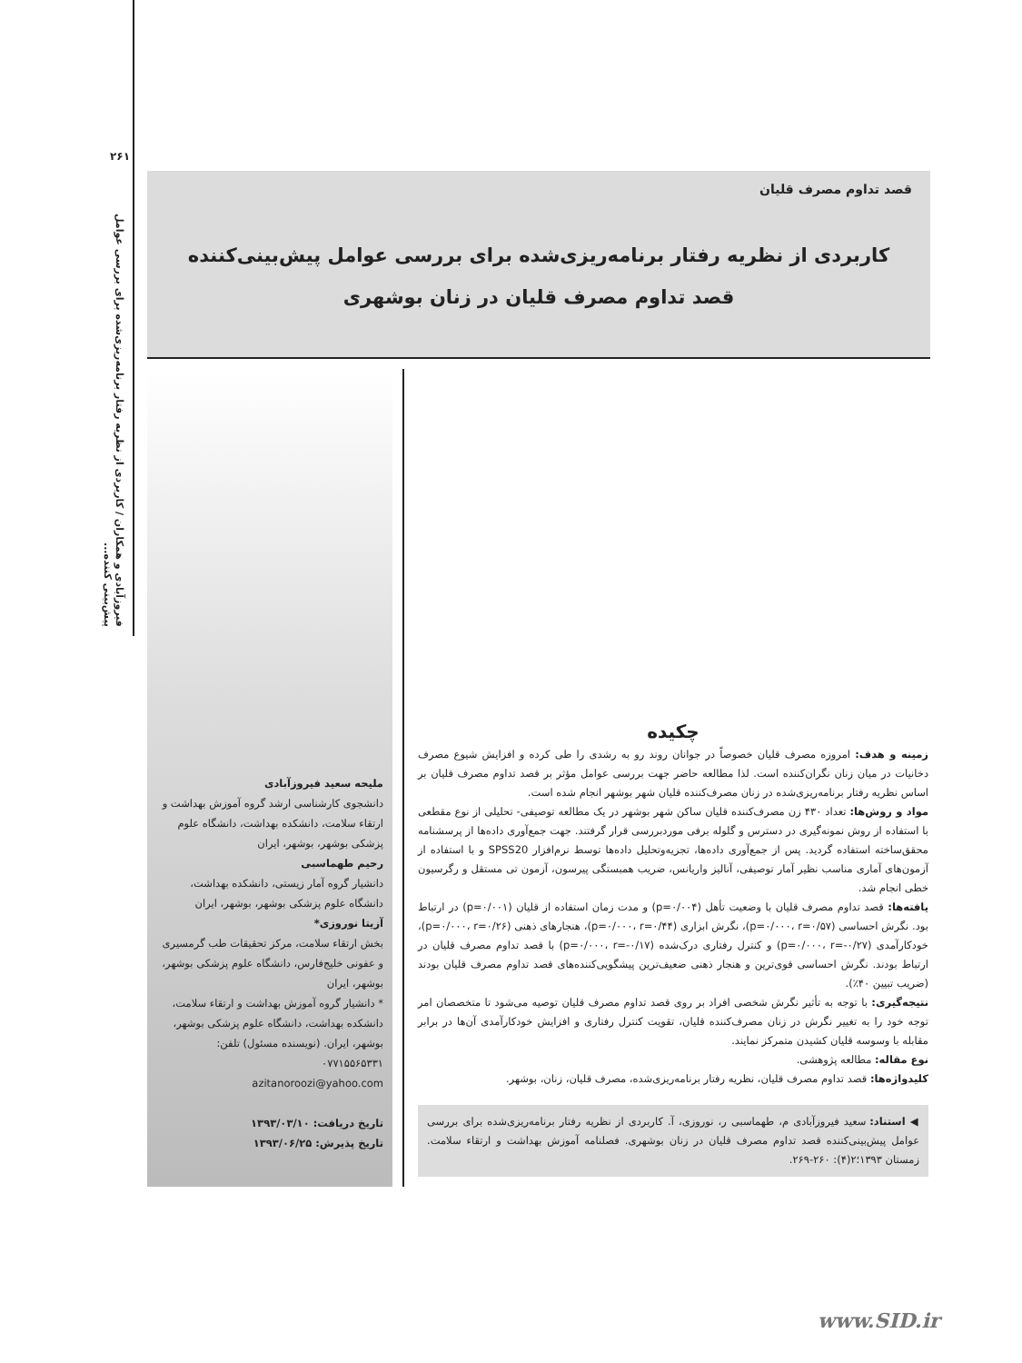۲۶۱
فیروزآبادی و همکاران / کاربردی از نظریه رفتار برنامه‌ریزی‌شده برای بررسی عوامل پیش‌بینی کننده...
قصد تداوم مصرف قلیان
کاربردی از نظریه رفتار برنامه‌ریزی‌شده برای بررسی عوامل پیش‌بینی‌کننده
قصد تداوم مصرف قلیان در زنان بوشهری
ملیحه سعید فیروزآبادی
دانشجوی کارشناسی ارشد گروه آموزش بهداشت و ارتقاء سلامت، دانشکده بهداشت، دانشگاه علوم پزشکی بوشهر، بوشهر، ایران
رحیم طهماسبی
دانشیار گروه آمار زیستی، دانشکده بهداشت، دانشگاه علوم پزشکی بوشهر، بوشهر، ایران
آزیتا نوروزی*
بخش ارتقاء سلامت، مرکز تحقیقات طب گرمسیری و عفونی خلیج‌فارس، دانشگاه علوم پزشکی بوشهر، بوشهر، ایران
* دانشیار گروه آموزش بهداشت و ارتقاء سلامت، دانشکده بهداشت، دانشگاه علوم پزشکی بوشهر، بوشهر، ایران. (نویسنده مسئول) تلفن: ۰۷۷۱۵۵۶۵۳۳۱
azitanoroozi@yahoo.com
تاریخ دریافت: ۱۳۹۳/۰۳/۱۰
تاریخ پذیرش: ۱۳۹۳/۰۶/۲۵
چکیده
زمینه و هدف: امروزه مصرف قلیان خصوصاً در جوانان روند رو به رشدی را طی کرده و افزایش شیوع مصرف دخانیات در میان زنان نگران‌کننده است. لذا مطالعه حاضر جهت بررسی عوامل مؤثر بر قصد تداوم مصرف قلیان بر اساس نظریه رفتار برنامه‌ریزی‌شده در زنان مصرف‌کننده قلیان شهر بوشهر انجام شده است.
مواد و روش‌ها: تعداد ۴۳۰ زن مصرف‌کننده قلیان ساکن شهر بوشهر در یک مطالعه توصیفی- تحلیلی از نوع مقطعی با استفاده از روش نمونه‌گیری در دسترس و گلوله برفی موردبررسی قرار گرفتند. جهت جمع‌آوری داده‌ها از پرسشنامه محقق‌ساخته استفاده گردید. پس از جمع‌آوری داده‌ها، تجزیه‌وتحلیل داده‌ها توسط نرم‌افزار SPSS20 و با استفاده از آزمون‌های آماری مناسب نظیر آمار توصیفی، آنالیز واریانس، ضریب همبستگی پیرسون، آزمون تی مستقل و رگرسیون خطی انجام شد.
یافته‌ها: قصد تداوم مصرف قلیان با وضعیت تأهل (p=۰/۰۰۴) و مدت زمان استفاده از قلیان (p=۰/۰۰۱) در ارتباط بود. نگرش احساسی (p=۰/۰۰۰، r=۰/۵۷)، نگرش ابزاری (p=۰/۰۰۰، r=۰/۴۴)، هنجارهای ذهنی (p=۰/۰۰۰، r=۰/۲۶)، خودکارآمدی (p=۰/۰۰۰، r=-۰/۲۷) و کنترل رفتاری درک‌شده (p=۰/۰۰۰، r=-۰/۱۷) با قصد تداوم مصرف قلیان در ارتباط بودند. نگرش احساسی قوی‌ترین و هنجار ذهنی ضعیف‌ترین پیشگویی‌کننده‌های قصد تداوم مصرف قلیان بودند (ضریب تبیین ۴۰٪).
نتیجه‌گیری: با توجه به تأثیر نگرش شخصی افراد بر روی قصد تداوم مصرف قلیان توصیه می‌شود تا متخصصان امر توجه خود را به تغییر نگرش در زنان مصرف‌کننده قلیان، تقویت کنترل رفتاری و افزایش خودکارآمدی آن‌ها در برابر مقابله با وسوسه قلیان کشیدن متمرکز نمایند.
نوع مقاله: مطالعه پژوهشی.
کلیدواژه‌ها: قصد تداوم مصرف قلیان، نظریه رفتار برنامه‌ریزی‌شده، مصرف قلیان، زنان، بوشهر.
◀ استناد: سعید فیروزآبادی م، طهماسبی ر، نوروزی، آ. کاربردی از نظریه رفتار برنامه‌ریزی‌شده برای بررسی عوامل پیش‌بینی‌کننده قصد تداوم مصرف قلیان در زنان بوشهری. فصلنامه آموزش بهداشت و ارتقاء سلامت. زمستان ۱۳۹۳؛۲(۴): ۲۶۰-۲۶۹.
www.SID.ir